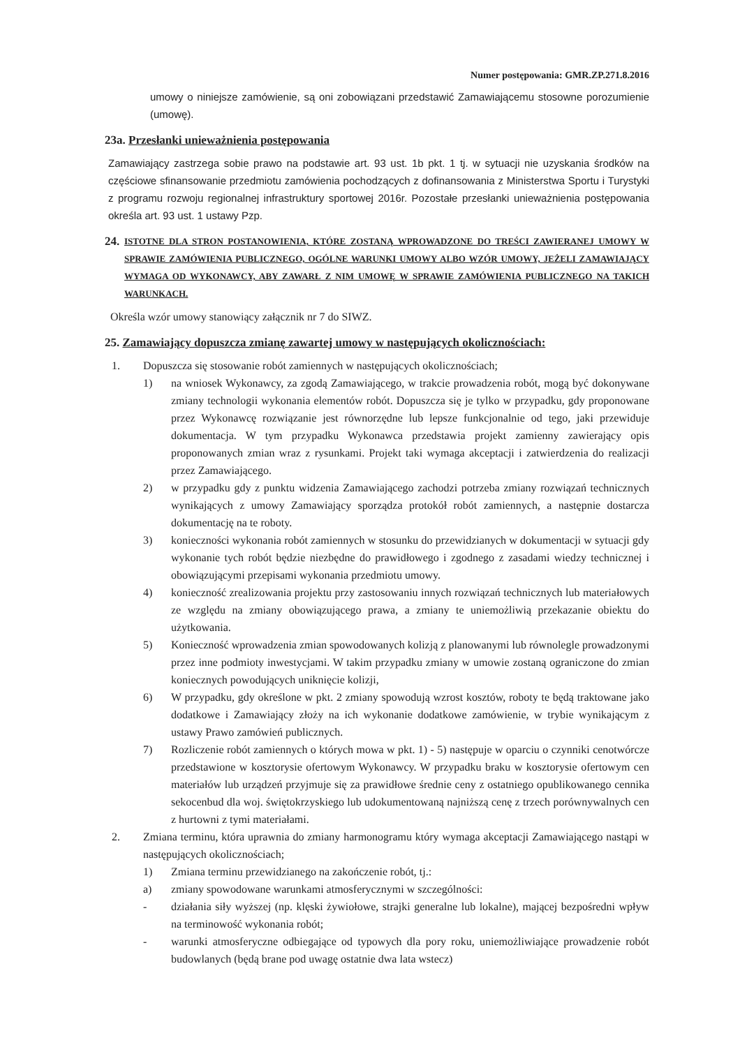Numer postępowania: GMR.ZP.271.8.2016
umowy o niniejsze zamówienie, są oni zobowiązani przedstawić Zamawiającemu stosowne porozumienie (umowę).
23a. Przesłanki unieważnienia postępowania
Zamawiający zastrzega sobie prawo na podstawie art. 93 ust. 1b pkt. 1 tj. w sytuacji nie uzyskania środków na częściowe sfinansowanie przedmiotu zamówienia pochodzących z dofinansowania z Ministerstwa Sportu i Turystyki z programu rozwoju regionalnej infrastruktury sportowej 2016r. Pozostałe przesłanki unieważnienia postępowania określa art. 93 ust. 1 ustawy Pzp.
24. ISTOTNE DLA STRON POSTANOWIENIA, KTÓRE ZOSTANĄ WPROWADZONE DO TREŚCI ZAWIERANEJ UMOWY W SPRAWIE ZAMÓWIENIA PUBLICZNEGO, OGÓLNE WARUNKI UMOWY ALBO WZÓR UMOWY, JEŻELI ZAMAWIAJĄCY WYMAGA OD WYKONAWCY, ABY ZAWARŁ Z NIM UMOWĘ W SPRAWIE ZAMÓWIENIA PUBLICZNEGO NA TAKICH WARUNKACH.
Określa wzór umowy stanowiący załącznik nr 7 do SIWZ.
25. Zamawiający dopuszcza zmianę zawartej umowy w następujących okolicznościach:
1. Dopuszcza się stosowanie robót zamiennych w następujących okolicznościach;
1) na wniosek Wykonawcy, za zgodą Zamawiającego, w trakcie prowadzenia robót, mogą być dokonywane zmiany technologii wykonania elementów robót. Dopuszcza się je tylko w przypadku, gdy proponowane przez Wykonawcę rozwiązanie jest równorzędne lub lepsze funkcjonalnie od tego, jaki przewiduje dokumentacja. W tym przypadku Wykonawca przedstawia projekt zamienny zawierający opis proponowanych zmian wraz z rysunkami. Projekt taki wymaga akceptacji i zatwierdzenia do realizacji przez Zamawiającego.
2) w przypadku gdy z punktu widzenia Zamawiającego zachodzi potrzeba zmiany rozwiązań technicznych wynikających z umowy Zamawiający sporządza protokół robót zamiennych, a następnie dostarcza dokumentację na te roboty.
3) konieczności wykonania robót zamiennych w stosunku do przewidzianych w dokumentacji w sytuacji gdy wykonanie tych robót będzie niezbędne do prawidłowego i zgodnego z zasadami wiedzy technicznej i obowiązującymi przepisami wykonania przedmiotu umowy.
4) konieczność zrealizowania projektu przy zastosowaniu innych rozwiązań technicznych lub materiałowych ze względu na zmiany obowiązującego prawa, a zmiany te uniemożliwią przekazanie obiektu do użytkowania.
5) Konieczność wprowadzenia zmian spowodowanych kolizją z planowanymi lub równolegle prowadzonymi przez inne podmioty inwestycjami. W takim przypadku zmiany w umowie zostaną ograniczone do zmian koniecznych powodujących uniknięcie kolizji,
6) W przypadku, gdy określone w pkt. 2 zmiany spowodują wzrost kosztów, roboty te będą traktowane jako dodatkowe i Zamawiający złoży na ich wykonanie dodatkowe zamówienie, w trybie wynikającym z ustawy Prawo zamówień publicznych.
7) Rozliczenie robót zamiennych o których mowa w pkt. 1) - 5) następuje w oparciu o czynniki cenotwórcze przedstawione w kosztorysie ofertowym Wykonawcy. W przypadku braku w kosztorysie ofertowym cen materiałów lub urządzeń przyjmuje się za prawidłowe średnie ceny z ostatniego opublikowanego cennika sekocenbud dla woj. świętokrzyskiego lub udokumentowaną najniższą cenę z trzech porównywalnych cen z hurtowni z tymi materiałami.
2. Zmiana terminu, która uprawnia do zmiany harmonogramu który wymaga akceptacji Zamawiającego nastąpi w następujących okolicznościach;
1) Zmiana terminu przewidzianego na zakończenie robót, tj.:
a) zmiany spowodowane warunkami atmosferycznymi w szczególności:
- działania siły wyższej (np. klęski żywiołowe, strajki generalne lub lokalne), mającej bezpośredni wpływ na terminowość wykonania robót;
- warunki atmosferyczne odbiegające od typowych dla pory roku, uniemożliwiające prowadzenie robót budowlanych (będą brane pod uwagę ostatnie dwa lata wstecz)